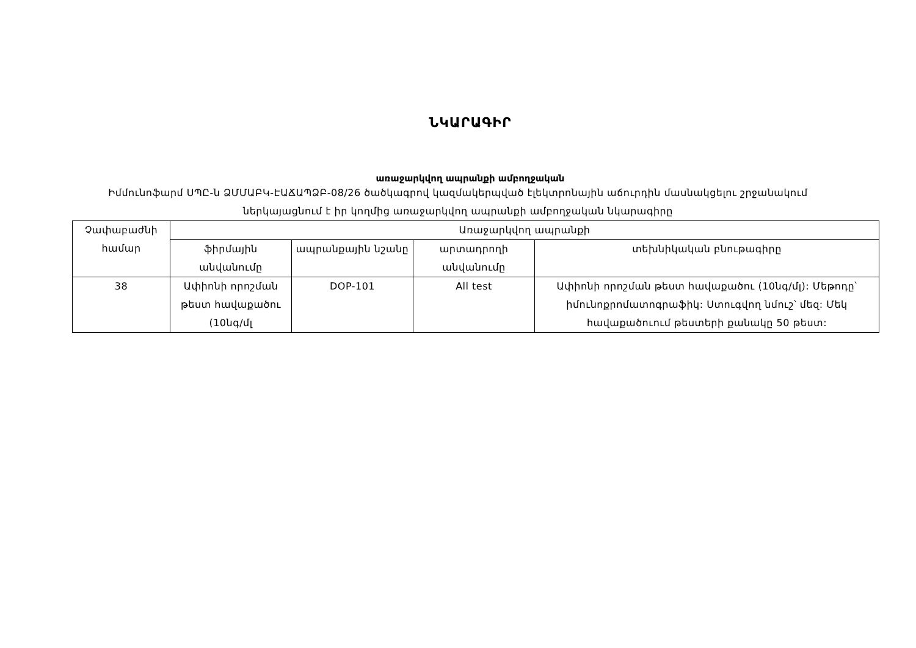ՆԿԱՐԱԳԻՐ
առաջարկվող ապրանքի ամբողջական
Իմմունոֆարմ ՍՊԸ-ն ՁՄՄԱԲԿ-ԷԱՃԱՊՁԲ-08/26 ծածկագրով կազմակերպված էլեկտրոնային աճուրդին մասնակցելու շրջանակում ներկայացնում է իր կողմից առաջարկվող ապրանքի ամբողջական նկարագիրը
| Չափաբաժնի համար | Առաջարկվող ապրանքի | | | |
| --- | --- | --- | --- | --- |
| | ֆիրմային անվանումը | ապրանքային նշանը | արտադրողի անվանումը | տեխնիկական բնութագիրը |
| 38 | Ափիոնի որոշման թեստ հավաքածու (10նգ/մլ | DOP-101 | All test | Ափիոնի որոշման թեստ հավաքածու (10նգ/մլ): Մեթոդը՝ իմունոքրոմատոգրաֆիկ: Ստուգվող նմուշ՝ մեզ: Մեկ հավաքածուում թեստերի քանակը 50 թեստ: |